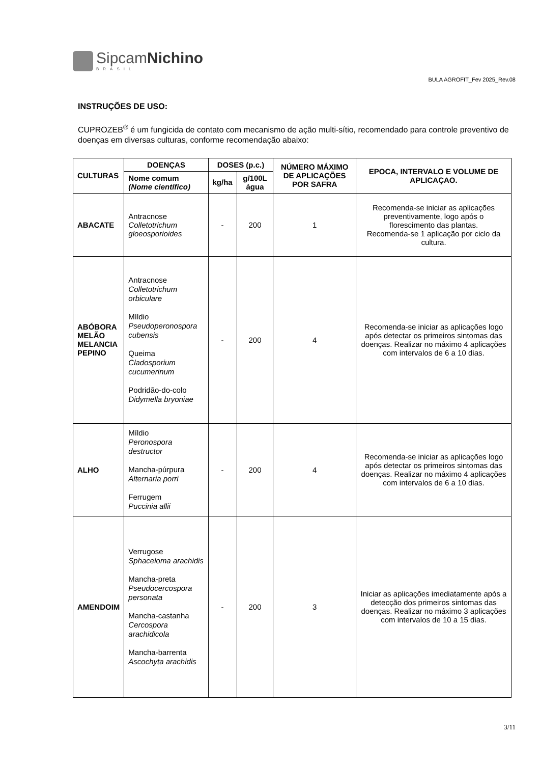SipcamNichino
BRASIL
BULA AGROFIT_Fev 2025_Rev.08
INSTRUÇÕES DE USO:
CUPROZEB<sup>®</sup> é um fungicida de contato com mecanismo de ação multi-sítio, recomendado para controle preventivo de doenças em diversas culturas, conforme recomendação abaixo:
| CULTURAS | DOENÇAS | DOSES (p.c.) | | NÚMERO MÁXIMO DE APLICAÇÕES POR SAFRA | EPOCA, INTERVALO E VOLUME DE APLICAÇAO. |
| --- | --- | --- | --- | --- | --- |
| | Nome comum (Nome científico) | kg/ha | g/100L água | | |
| ABACATE | Antracnose Colletotrichum gloeosporioides | - | 200 | 1 | Recomenda-se iniciar as aplicações preventivamente, logo após o florescimento das plantas. Recomenda-se 1 aplicação por ciclo da cultura. |
| ABÓBORA MELÃO MELANCIA PEPINO | Antracnose Colletotrichum orbiculare Míldio Pseudoperonospora cubensis Queima Cladosporium cucumerinum Podridão-do-colo Didymella bryoniae | - | 200 | 4 | Recomenda-se iniciar as aplicações logo após detectar os primeiros sintomas das doenças. Realizar no máximo 4 aplicações com intervalos de 6 a 10 dias. |
| ALHO | Míldio Peronospora destructor Mancha-púrpura Alternaria porri Ferrugem Puccinia allii | - | 200 | 4 | Recomenda-se iniciar as aplicações logo após detectar os primeiros sintomas das doenças. Realizar no máximo 4 aplicações com intervalos de 6 a 10 dias. |
| AMENDOIM | Verrugose Sphaceloma arachidis Mancha-preta Pseudocercospora personata Mancha-castanha Cercospora arachidicola Mancha-barrenta Ascochyta arachidis | - | 200 | 3 | Iniciar as aplicações imediatamente após a detecção dos primeiros sintomas das doenças. Realizar no máximo 3 aplicações com intervalos de 10 a 15 dias. |
3/11